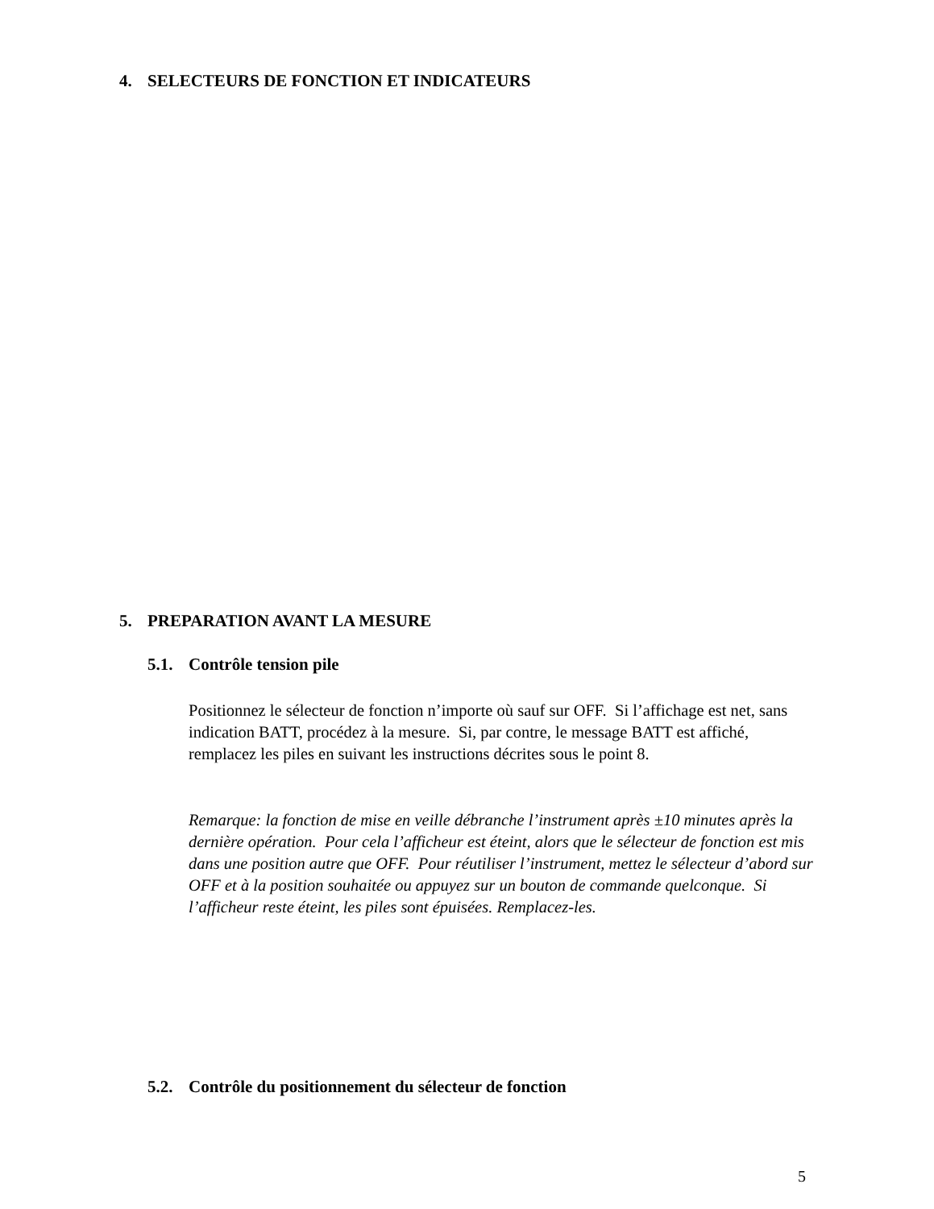4. SELECTEURS DE FONCTION ET INDICATEURS
5. PREPARATION AVANT LA MESURE
5.1. Contrôle tension pile
Positionnez le sélecteur de fonction n’importe où sauf sur OFF. Si l’affichage est net, sans indication BATT, procédez à la mesure. Si, par contre, le message BATT est affiché, remplacez les piles en suivant les instructions décrites sous le point 8.
Remarque: la fonction de mise en veille débranche l’instrument après ±10 minutes après la dernière opération. Pour cela l’afficheur est éteint, alors que le sélecteur de fonction est mis dans une position autre que OFF. Pour réutiliser l’instrument, mettez le sélecteur d’abord sur OFF et à la position souhaitée ou appuyez sur un bouton de commande quelconque. Si l’afficheur reste éteint, les piles sont épuisées. Remplacez-les.
5.2. Contrôle du positionnement du sélecteur de fonction
5